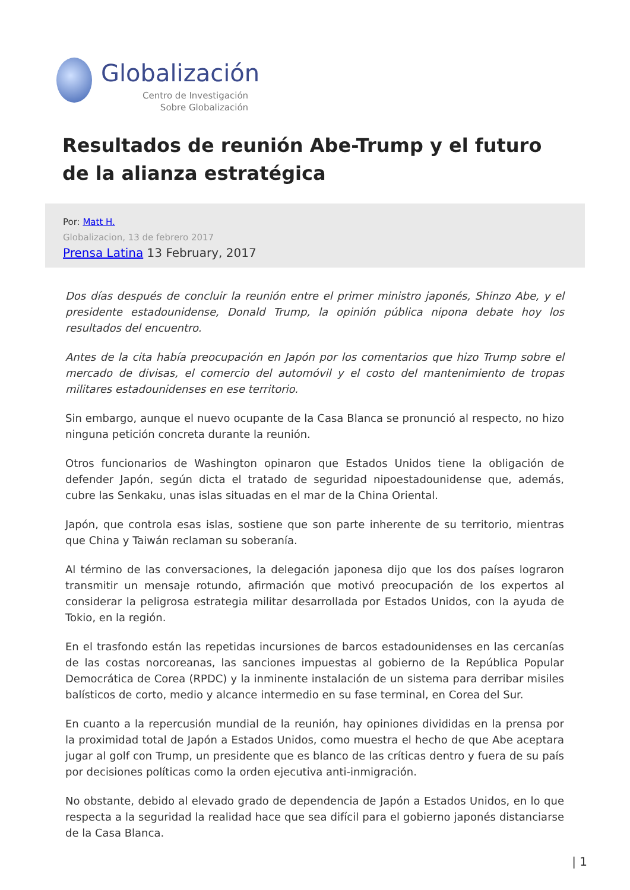Globalización
Centro de Investigación
Sobre Globalización
Resultados de reunión Abe-Trump y el futuro de la alianza estratégica
Por: Matt H.
Globalizacion, 13 de febrero 2017
Prensa Latina 13 February, 2017
Dos días después de concluir la reunión entre el primer ministro japonés, Shinzo Abe, y el presidente estadounidense, Donald Trump, la opinión pública nipona debate hoy los resultados del encuentro.
Antes de la cita había preocupación en Japón por los comentarios que hizo Trump sobre el mercado de divisas, el comercio del automóvil y el costo del mantenimiento de tropas militares estadounidenses en ese territorio.
Sin embargo, aunque el nuevo ocupante de la Casa Blanca se pronunció al respecto, no hizo ninguna petición concreta durante la reunión.
Otros funcionarios de Washington opinaron que Estados Unidos tiene la obligación de defender Japón, según dicta el tratado de seguridad nipoestadounidense que, además, cubre las Senkaku, unas islas situadas en el mar de la China Oriental.
Japón, que controla esas islas, sostiene que son parte inherente de su territorio, mientras que China y Taiwán reclaman su soberanía.
Al término de las conversaciones, la delegación japonesa dijo que los dos países lograron transmitir un mensaje rotundo, afirmación que motivó preocupación de los expertos al considerar la peligrosa estrategia militar desarrollada por Estados Unidos, con la ayuda de Tokio, en la región.
En el trasfondo están las repetidas incursiones de barcos estadounidenses en las cercanías de las costas norcoreanas, las sanciones impuestas al gobierno de la República Popular Democrática de Corea (RPDC) y la inminente instalación de un sistema para derribar misiles balísticos de corto, medio y alcance intermedio en su fase terminal, en Corea del Sur.
En cuanto a la repercusión mundial de la reunión, hay opiniones divididas en la prensa por la proximidad total de Japón a Estados Unidos, como muestra el hecho de que Abe aceptara jugar al golf con Trump, un presidente que es blanco de las críticas dentro y fuera de su país por decisiones políticas como la orden ejecutiva anti-inmigración.
No obstante, debido al elevado grado de dependencia de Japón a Estados Unidos, en lo que respecta a la seguridad la realidad hace que sea difícil para el gobierno japonés distanciarse de la Casa Blanca.
| 1